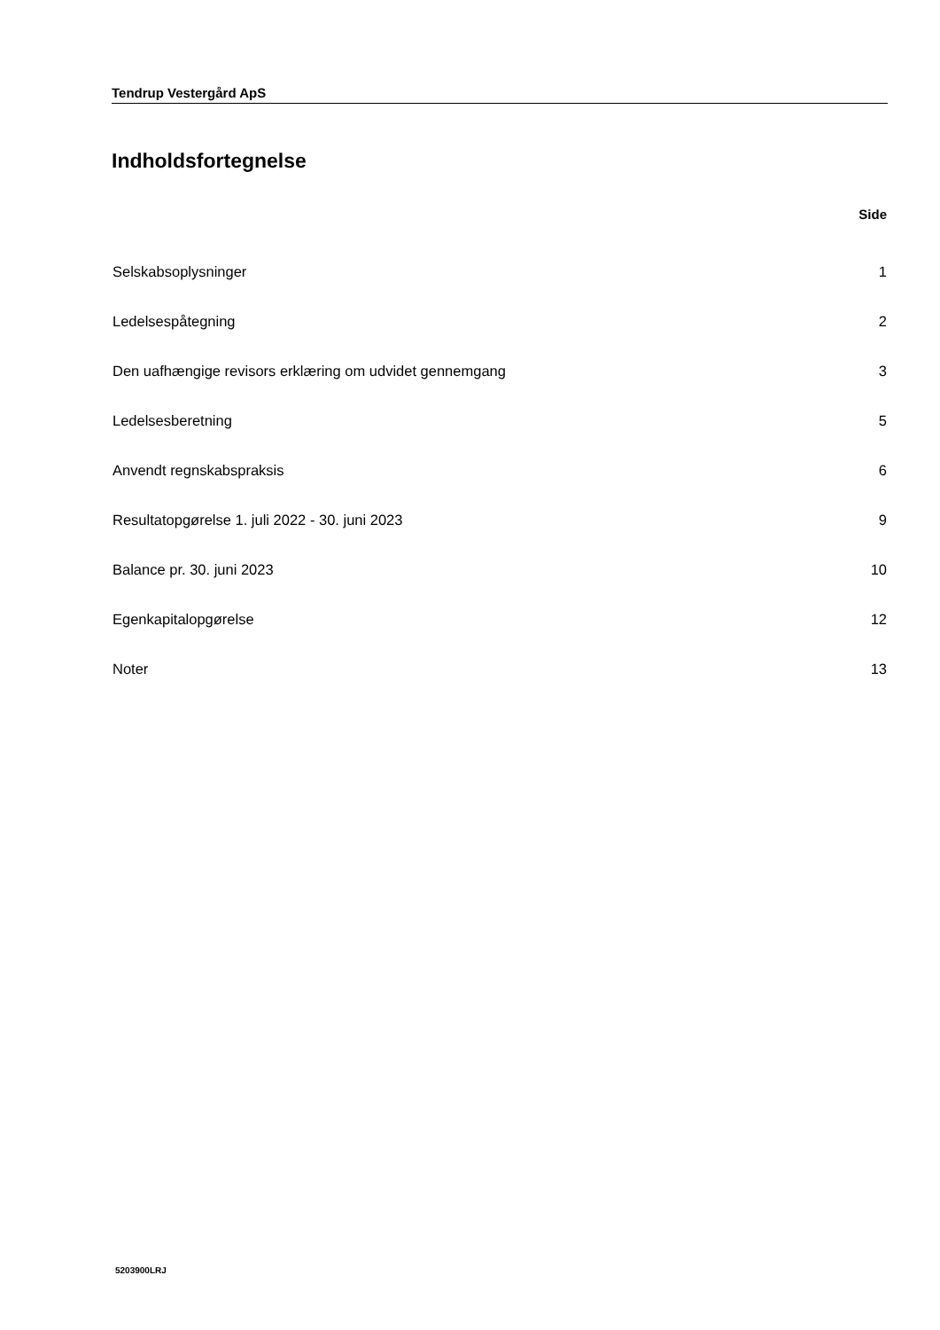Tendrup Vestergård ApS
Indholdsfortegnelse
| | Side |
| --- | --- |
| Selskabsoplysninger | 1 |
| Ledelsespåtegning | 2 |
| Den uafhængige revisors erklæring om udvidet gennemgang | 3 |
| Ledelsesberetning | 5 |
| Anvendt regnskabspraksis | 6 |
| Resultatopgørelse 1. juli 2022 - 30. juni 2023 | 9 |
| Balance pr. 30. juni 2023 | 10 |
| Egenkapitalopgørelse | 12 |
| Noter | 13 |
5203900LRJ